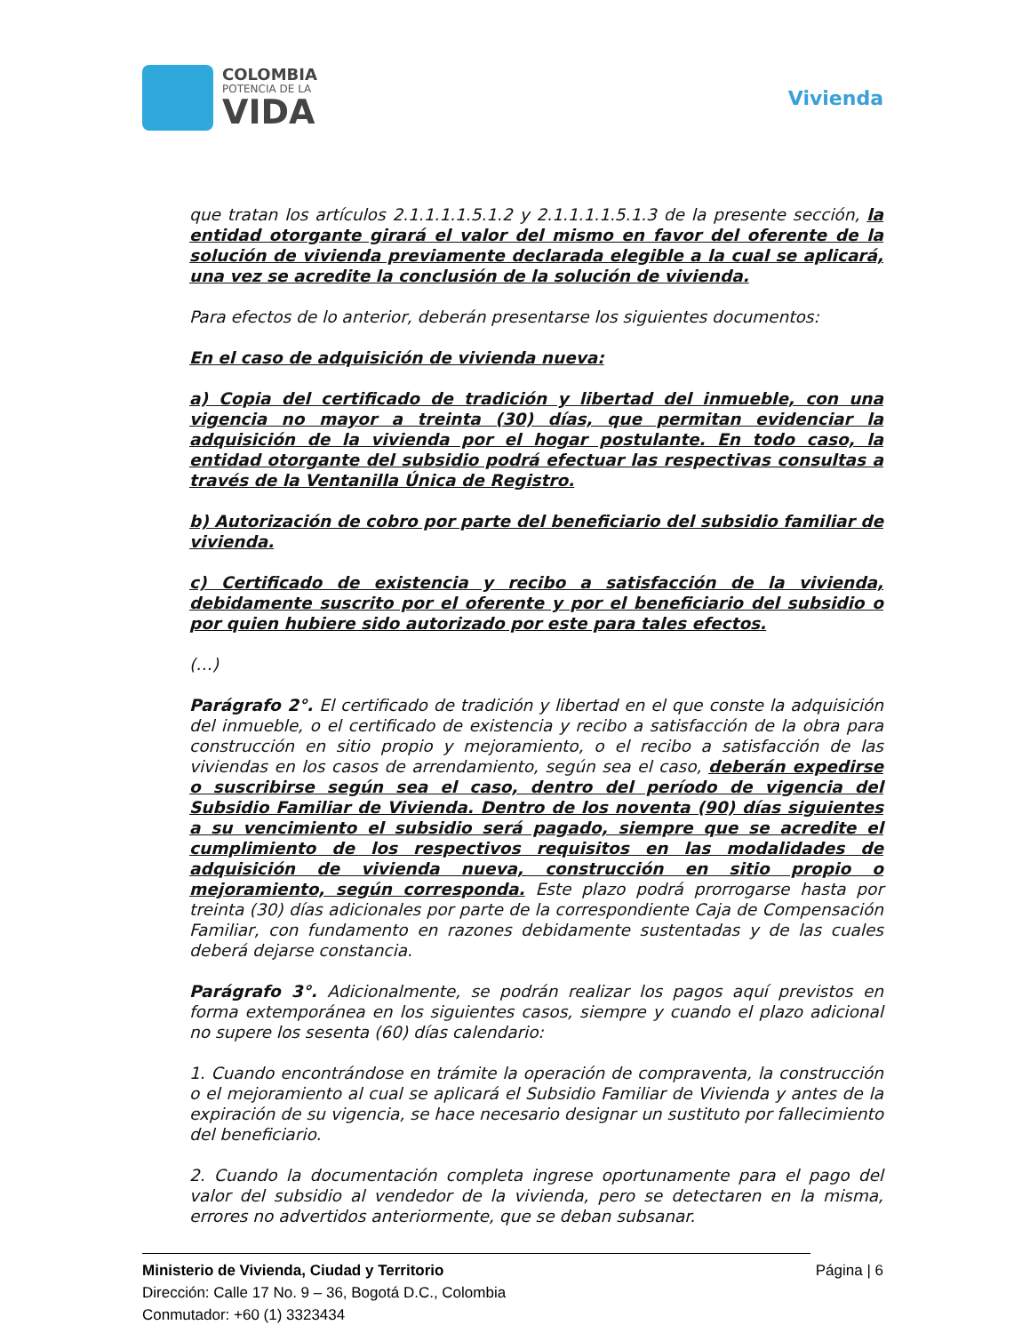COLOMBIA
POTENCIA DE LA
VIDA
Vivienda
que tratan los artículos 2.1.1.1.1.5.1.2 y 2.1.1.1.1.5.1.3 de la presente sección, la entidad otorgante girará el valor del mismo en favor del oferente de la solución de vivienda previamente declarada elegible a la cual se aplicará, una vez se acredite la conclusión de la solución de vivienda.
Para efectos de lo anterior, deberán presentarse los siguientes documentos:
En el caso de adquisición de vivienda nueva:
a) Copia del certificado de tradición y libertad del inmueble, con una vigencia no mayor a treinta (30) días, que permitan evidenciar la adquisición de la vivienda por el hogar postulante. En todo caso, la entidad otorgante del subsidio podrá efectuar las respectivas consultas a través de la Ventanilla Única de Registro.
b) Autorización de cobro por parte del beneficiario del subsidio familiar de vivienda.
c) Certificado de existencia y recibo a satisfacción de la vivienda, debidamente suscrito por el oferente y por el beneficiario del subsidio o por quien hubiere sido autorizado por este para tales efectos.
(…)
Parágrafo 2°. El certificado de tradición y libertad en el que conste la adquisición del inmueble, o el certificado de existencia y recibo a satisfacción de la obra para construcción en sitio propio y mejoramiento, o el recibo a satisfacción de las viviendas en los casos de arrendamiento, según sea el caso, deberán expedirse o suscribirse según sea el caso, dentro del período de vigencia del Subsidio Familiar de Vivienda. Dentro de los noventa (90) días siguientes a su vencimiento el subsidio será pagado, siempre que se acredite el cumplimiento de los respectivos requisitos en las modalidades de adquisición de vivienda nueva, construcción en sitio propio o mejoramiento, según corresponda. Este plazo podrá prorrogarse hasta por treinta (30) días adicionales por parte de la correspondiente Caja de Compensación Familiar, con fundamento en razones debidamente sustentadas y de las cuales deberá dejarse constancia.
Parágrafo 3°. Adicionalmente, se podrán realizar los pagos aquí previstos en forma extemporánea en los siguientes casos, siempre y cuando el plazo adicional no supere los sesenta (60) días calendario:
1. Cuando encontrándose en trámite la operación de compraventa, la construcción o el mejoramiento al cual se aplicará el Subsidio Familiar de Vivienda y antes de la expiración de su vigencia, se hace necesario designar un sustituto por fallecimiento del beneficiario.
2. Cuando la documentación completa ingrese oportunamente para el pago del valor del subsidio al vendedor de la vivienda, pero se detectaren en la misma, errores no advertidos anteriormente, que se deban subsanar.
Ministerio de Vivienda, Ciudad y Territorio
Dirección: Calle 17 No. 9 – 36, Bogotá D.C., Colombia
Conmutador: +60 (1) 3323434
Página | 6